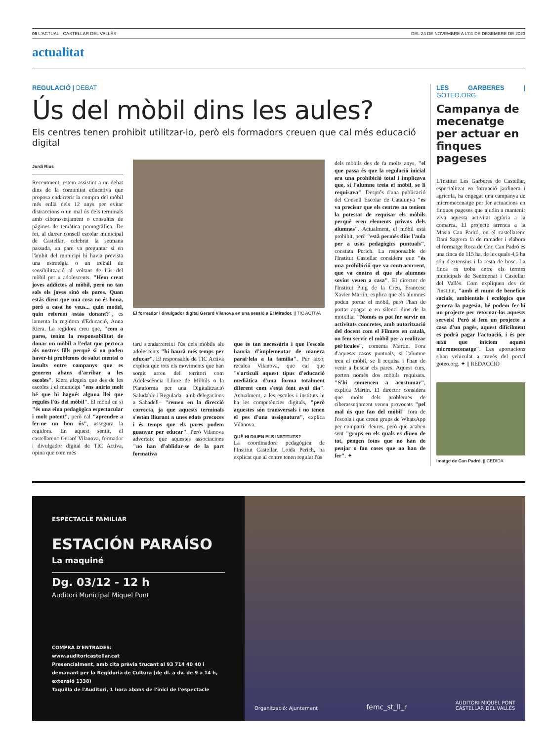06 L'ACTUAL · CASTELLAR DEL VALLÈS DEL 24 DE NOVEMBRE A L'01 DE DESEMBRE DE 2023
actualitat
REGULACIÓ | DEBAT
Ús del mòbil dins les aules?
Els centres tenen prohibit utilitzar-lo, però els formadors creuen que cal més educació digital
Jordi Rius
Recentment, estem assistint a un debat dins de la comunitat educativa que proposa endarrerir la compra del mòbil més enllà dels 12 anys per evitar distraccions o un mal ús dels terminals amb ciberassetjament o consultes de pàgines de temàtica pornogràfica. De fet, al darrer consell escolar municipal de Castellar, celebrat la setmana passada, un pare va preguntar si en l'àmbit del municipi hi havia prevista una estratègia o un treball de sensibilització al voltant de l'ús del mòbil per a adolescents. "Hem creat joves addictes al mòbil, però no tan sols els joves sinó els pares. Quan estàs dient que una cosa no és bona, però a casa ho veus... quin model, quin referent estàs donant?", es lamenta la regidora d'Educació, Anna Riera. La regidora creu que, "com a pares, tenim la responsabilitat de donar un mòbil a l'edat que pertoca als nostres fills perquè si no poden haver-hi problemes de salut mental o insults entre companys que es generen abans d'arribar a les escoles". Riera afegeix que des de les escoles i el municipi "ens aniria molt bé que hi hagués alguna llei que regulés l'ús del mòbil". El mòbil en si "és una eina pedagògica espectacular i molt potent", però cal "aprendre a fer-ne un bon ús", assegura la regidora. En aquest sentit, el castellarenc Gerard Vilanova, formador i divulgador digital de TIC Activa, opina que com més
El formador i divulgador digital Gerard Vilanova en una sessió a El Mirador. || TIC ACTIVA
tard s'endarrereixi l'ús dels mòbils als adolescents "hi haurà més temps per educar". El responsable de TIC Activa explica que tots els moviments que han sorgit arreu del territori com Adolescència Lliure de Mòbils o la Plataforma per una Digitalització Saludable i Regulada –amb delegacions a Sabadell– "remen en la direcció correcta, ja que aquests terminals s'estan lliurant a unes edats precoces i és temps que els pares podem guanyar per educar". Però Vilanova adverteix que aquestes associacions "no han d'oblidar-se de la part formativa
que és tan necessària i que l'escola hauria d'implementar de manera paral·lela a la família". Per això, recalca Vilanova, que cal que "s'articuli aquest tipus d'educació mediàtica d'una forma totalment diferent com s'està fent avui dia". Actualment, a les escoles i instituts hi ha les competències digitals, "però aquestes són transversals i no tenen el pes d'una assignatura", explica Vilanova.
QUÈ HI DIUEN ELS INSTITUTS?
La coordinadora pedagògica de l'Institut Castellar, Loida Perich, ha explicat que al centre tenen regulat l'ús
dels mòbils des de fa molts anys, "el que passa és que la regulació inicial era una prohibició total i implicava que, si l'alumne treia el mòbil, se li requisava". Després d'una publicació del Consell Escolar de Catalunya "es va precisar que els centres no teníem la potestat de requisar els mòbils perquè eren elements privats dels alumnes". Actualment, el mòbil està prohibit, però "està permès dins l'aula per a usos pedagògics puntuals", constata Perich. La responsable de l'Institut Castellar considera que "és una prohibició que va contracorrent, que va contra el que els alumnes sovint veuen a casa". El director de l'Institut Puig de la Creu, Francesc Xavier Martín, explica que els alumnes poden portar el mòbil, però l'han de portar apagat o en silenci dins de la motxilla. "Només es pot fer servir en activitats concretes, amb autorització del docent com el Filmets en català, on fem servir el mòbil per a realitzar pel·lícules", comenta Martín. Fora d'aquests casos puntuals, si l'alumne treu el mòbil, se li requisa i l'han de venir a buscar els pares. Aquest curs, porten només dos mòbils requisats. "S'hi comencen a acostumar", explica Martín. El director considera que molts dels problemes de ciberassetjament venen provocats "pel mal ús que fan del mòbil" fora de l'escola i que creen grups de WhatsApp per compartir deures, però que acaben sent "grups en els quals es diuen de tot, pengen fotos que no han de penjar o fan coses que no han de fer". ✦
LES GARBERES | GOTEO.ORG
Campanya de mecenatge per actuar en finques pageses
L'Institut Les Garberes de Castellar, especialitzat en formació jardinera i agrícola, ha engegat una campanya de micromecenatge per fer actuacions en finques pageses que ajudin a mantenir viva aquesta activitat agrària a la comarca. El projecte arrenca a la Masia Can Padró, on el castellarenc Dani Sagrera fa de ramader i elabora el formatge Roca de Cor. Can Padró és una finca de 115 ha, de les quals 4,5 ha són d'extensius i la resta de bosc. La finca es troba entre els termes municipals de Sentmenat i Castellar del Vallès. Com expliquen des de l'institut, "amb el munt de beneficis socials, ambientals i ecològics que genera la pagesia, bé podem fer-hi un projecte per retornar-los aquests serveis! Però si fem un projecte a casa d'un pagès, aquest difícilment es podrà pagar l'actuació, i és per això que iniciem aquest micromecenatge". Les aportacions s'han vehiculat a través del portal goteo.org. ✦ || REDACCIÓ
Imatge de Can Padró. || CEDIDA
ESPECTACLE FAMILIAR
ESTACIÓN PARAÍSO
La maquiné
Dg. 03/12 - 12 h
Auditori Municipal Miquel Pont
COMPRA D'ENTRADES:
www.auditoricastellar.cat
Presencialment, amb cita prèvia trucant al 93 714 40 40 i demanant per la Regidoria de Cultura (de dl. a dv. de 9 a 14 h, extensió 1338)
Taquilla de l'Auditori, 1 hora abans de l'inici de l'espectacle
Organització: Ajuntament femc_st_ll_r AUDITORI MIQUEL PONT
CASTELLAR DEL VALLÈS